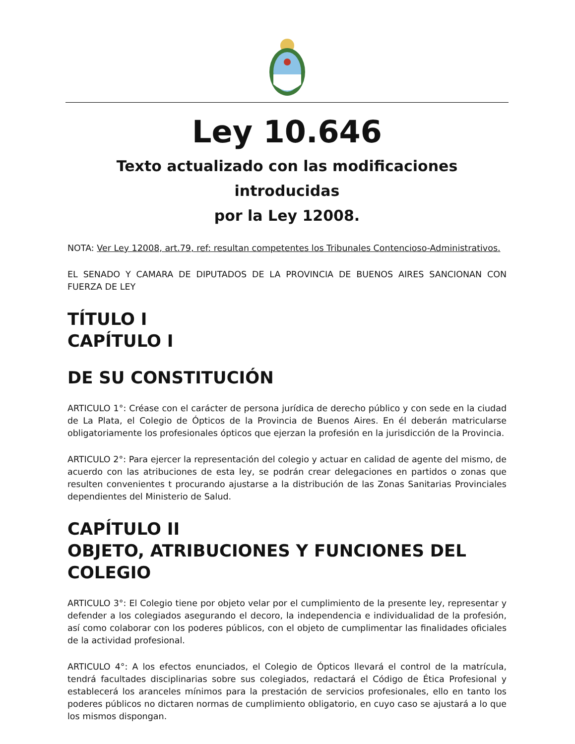Ley 10.646
Texto actualizado con las modificaciones introducidas
por la Ley 12008.
NOTA: Ver Ley 12008, art.79, ref: resultan competentes los Tribunales Contencioso-Administrativos.
EL SENADO Y CAMARA DE DIPUTADOS DE LA PROVINCIA DE BUENOS AIRES SANCIONAN CON FUERZA DE LEY
TÍTULO I
CAPÍTULO I
DE SU CONSTITUCIÓN
ARTICULO 1°: Créase con el carácter de persona jurídica de derecho público y con sede en la ciudad de La Plata, el Colegio de Ópticos de la Provincia de Buenos Aires. En él deberán matricularse obligatoriamente los profesionales ópticos que ejerzan la profesión en la jurisdicción de la Provincia.
ARTICULO 2°: Para ejercer la representación del colegio y actuar en calidad de agente del mismo, de acuerdo con las atribuciones de esta ley, se podrán crear delegaciones en partidos o zonas que resulten convenientes t procurando ajustarse a la distribución de las Zonas Sanitarias Provinciales dependientes del Ministerio de Salud.
CAPÍTULO II
OBJETO, ATRIBUCIONES Y FUNCIONES DEL COLEGIO
ARTICULO 3°: El Colegio tiene por objeto velar por el cumplimiento de la presente ley, representar y defender a los colegiados asegurando el decoro, la independencia e individualidad de la profesión, así como colaborar con los poderes públicos, con el objeto de cumplimentar las finalidades oficiales de la actividad profesional.
ARTICULO 4°: A los efectos enunciados, el Colegio de Ópticos llevará el control de la matrícula, tendrá facultades disciplinarias sobre sus colegiados, redactará el Código de Ética Profesional y establecerá los aranceles mínimos para la prestación de servicios profesionales, ello en tanto los poderes públicos no dictaren normas de cumplimiento obligatorio, en cuyo caso se ajustará a lo que los mismos dispongan.